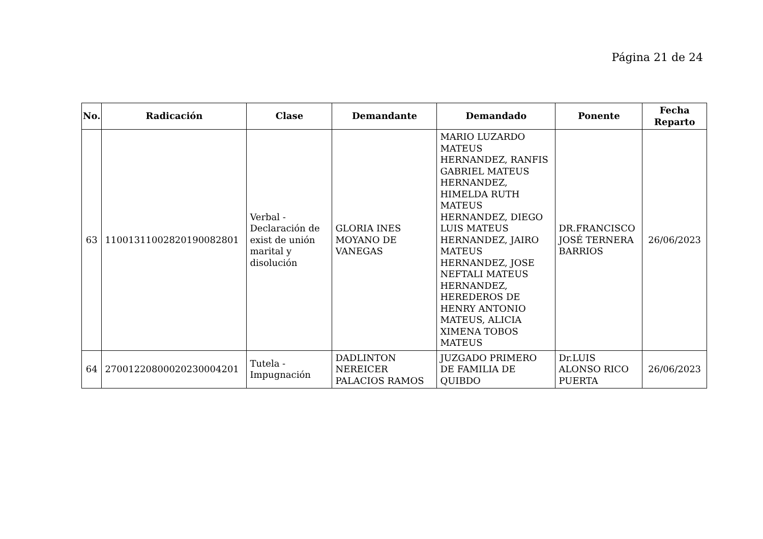Página 21 de 24
| No. | Radicación | Clase | Demandante | Demandado | Ponente | Fecha Reparto |
| --- | --- | --- | --- | --- | --- | --- |
| 63 | 11001311002820190082801 | Verbal - Declaración de exist de unión marital y disolución | GLORIA INES MOYANO DE VANEGAS | MARIO LUZARDO MATEUS HERNANDEZ, RANFIS GABRIEL MATEUS HERNANDEZ, HIMELDA RUTH MATEUS HERNANDEZ, DIEGO LUIS MATEUS HERNANDEZ, JAIRO MATEUS HERNANDEZ, JOSE NEFTALI MATEUS HERNANDEZ, HEREDEROS DE HENRY ANTONIO MATEUS, ALICIA XIMENA TOBOS MATEUS | DR.FRANCISCO JOSÉ TERNERA BARRIOS | 26/06/2023 |
| 64 | 27001220800020230004201 | Tutela - Impugnación | DADLINTON NEREICER PALACIOS RAMOS | JUZGADO PRIMERO DE FAMILIA DE QUIBDO | Dr.LUIS ALONSO RICO PUERTA | 26/06/2023 |